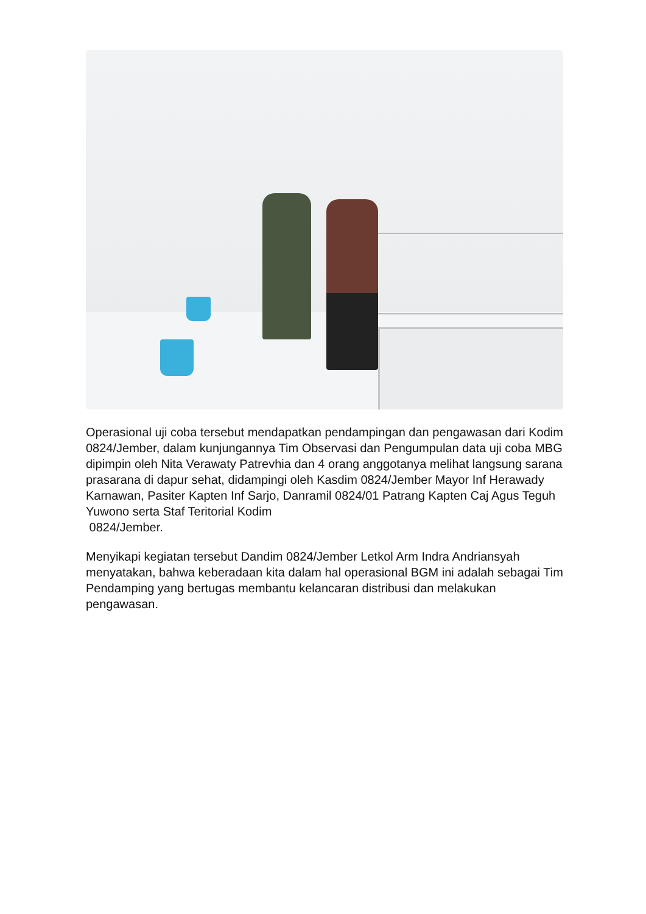Operasional uji coba tersebut mendapatkan pendampingan dan pengawasan dari Kodim 0824/Jember, dalam kunjungannya Tim Observasi dan Pengumpulan data uji coba MBG dipimpin oleh Nita Verawaty Patrevhia dan 4 orang anggotanya melihat langsung sarana prasarana di dapur sehat, didampingi oleh Kasdim 0824/Jember Mayor Inf Herawady Karnawan, Pasiter Kapten Inf Sarjo, Danramil 0824/01 Patrang Kapten Caj Agus Teguh Yuwono serta Staf Teritorial Kodim
0824/Jember.
Menyikapi kegiatan tersebut Dandim 0824/Jember Letkol Arm Indra Andriansyah menyatakan, bahwa keberadaan kita dalam hal operasional BGM ini adalah sebagai Tim Pendamping yang bertugas membantu kelancaran distribusi dan melakukan pengawasan.